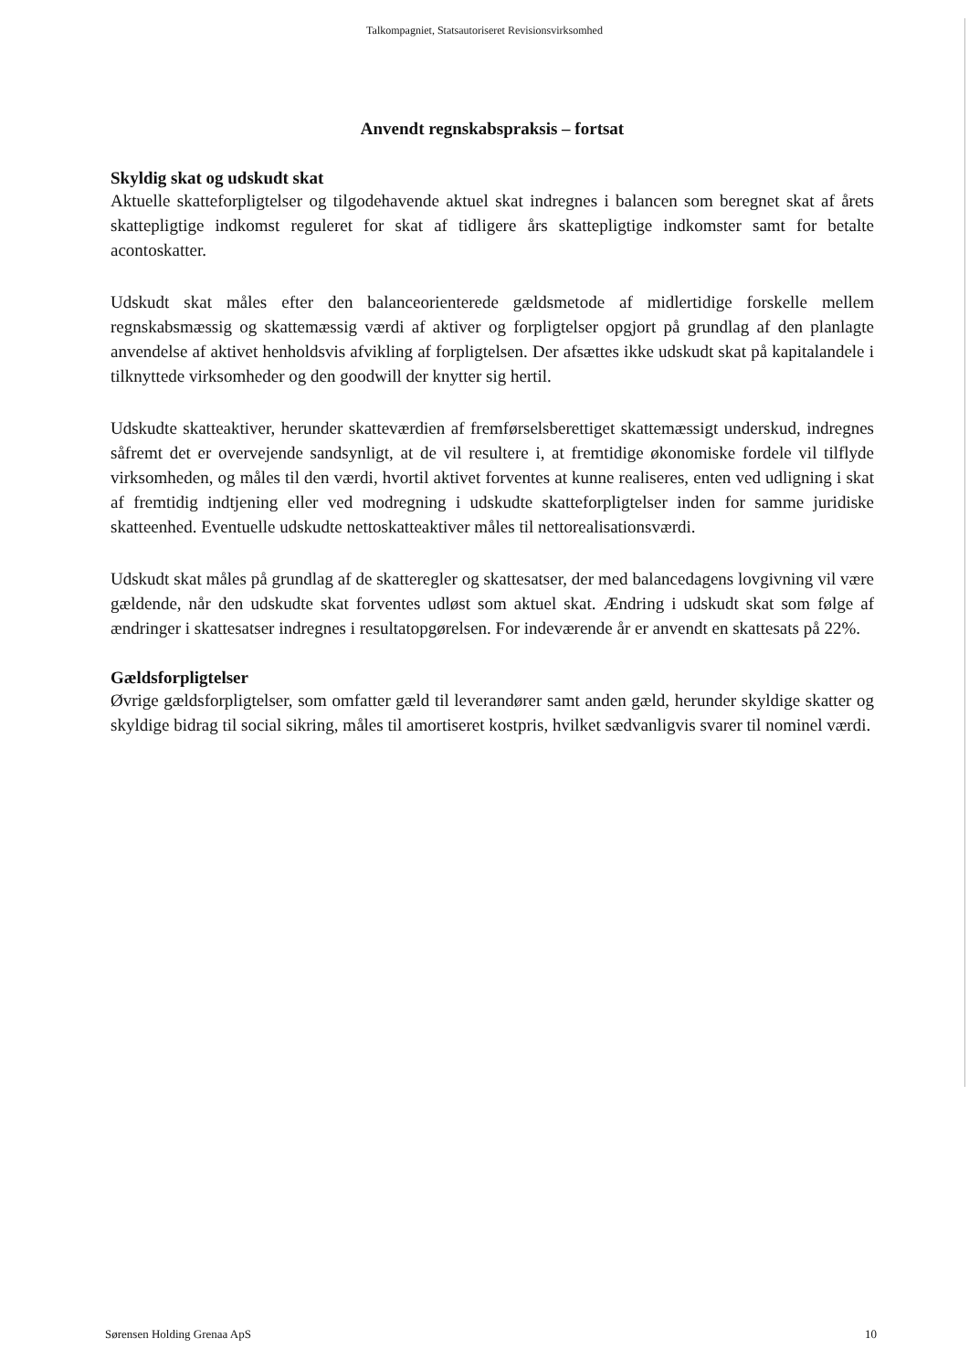Talkompagniet, Statsautoriseret Revisionsvirksomhed
Anvendt regnskabspraksis – fortsat
Skyldig skat og udskudt skat
Aktuelle skatteforpligtelser og tilgodehavende aktuel skat indregnes i balancen som beregnet skat af årets skattepligtige indkomst reguleret for skat af tidligere års skattepligtige indkomster samt for betalte acontoskatter.
Udskudt skat måles efter den balanceorienterede gældsmetode af midlertidige forskelle mellem regnskabsmæssig og skattemæssig værdi af aktiver og forpligtelser opgjort på grundlag af den planlagte anvendelse af aktivet henholdsvis afvikling af forpligtelsen. Der afsættes ikke udskudt skat på kapitalandele i tilknyttede virksomheder og den goodwill der knytter sig hertil.
Udskudte skatteaktiver, herunder skatteværdien af fremførselsberettiget skattemæssigt underskud, indregnes såfremt det er overvejende sandsynligt, at de vil resultere i, at fremtidige økonomiske fordele vil tilflyde virksomheden, og måles til den værdi, hvortil aktivet forventes at kunne realiseres, enten ved udligning i skat af fremtidig indtjening eller ved modregning i udskudte skatteforpligtelser inden for samme juridiske skatteenhed. Eventuelle udskudte nettoskatteaktiver måles til nettorealisationsværdi.
Udskudt skat måles på grundlag af de skatteregler og skattesatser, der med balancedagens lovgivning vil være gældende, når den udskudte skat forventes udløst som aktuel skat. Ændring i udskudt skat som følge af ændringer i skattesatser indregnes i resultatopgørelsen. For indeværende år er anvendt en skattesats på 22%.
Gældsforpligtelser
Øvrige gældsforpligtelser, som omfatter gæld til leverandører samt anden gæld, herunder skyldige skatter og skyldige bidrag til social sikring, måles til amortiseret kostpris, hvilket sædvanligvis svarer til nominel værdi.
Sørensen Holding Grenaa ApS 10